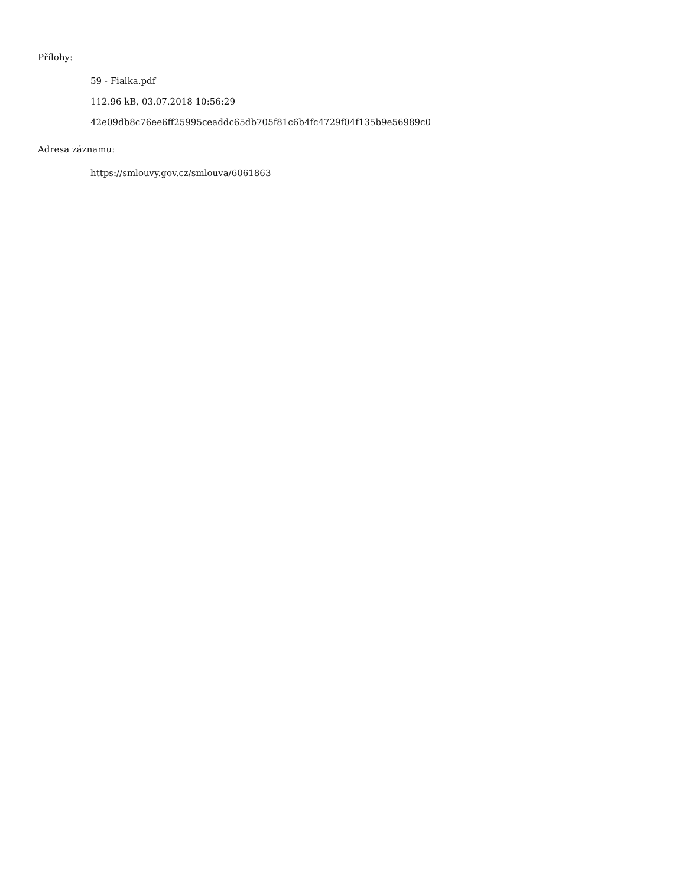Přílohy:
59 - Fialka.pdf
112.96 kB, 03.07.2018 10:56:29
42e09db8c76ee6ff25995ceaddc65db705f81c6b4fc4729f04f135b9e56989c0
Adresa záznamu:
https://smlouvy.gov.cz/smlouva/6061863